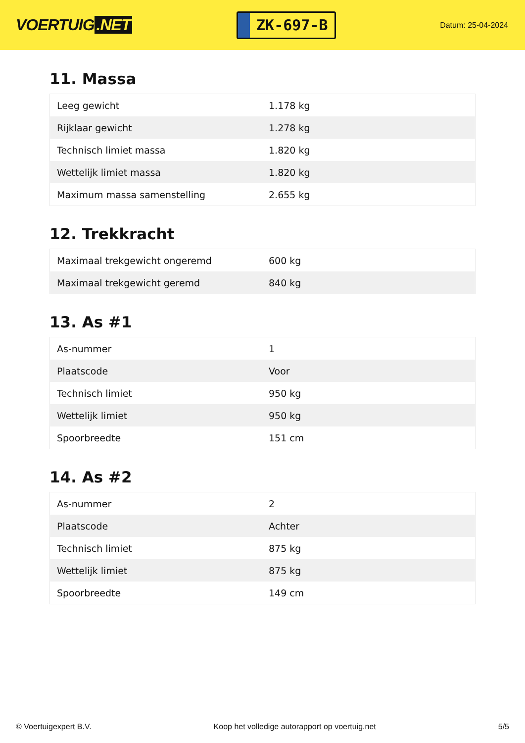VOERTUIG.NET
ZK-697-B
Datum: 25-04-2024
11. Massa
| Leeg gewicht | 1.178 kg |
| Rijklaar gewicht | 1.278 kg |
| Technisch limiet massa | 1.820 kg |
| Wettelijk limiet massa | 1.820 kg |
| Maximum massa samenstelling | 2.655 kg |
12. Trekkracht
| Maximaal trekgewicht ongeremd | 600 kg |
| Maximaal trekgewicht geremd | 840 kg |
13. As #1
| As-nummer | 1 |
| Plaatscode | Voor |
| Technisch limiet | 950 kg |
| Wettelijk limiet | 950 kg |
| Spoorbreedte | 151 cm |
14. As #2
| As-nummer | 2 |
| Plaatscode | Achter |
| Technisch limiet | 875 kg |
| Wettelijk limiet | 875 kg |
| Spoorbreedte | 149 cm |
© Voertuigexpert B.V. Koop het volledige autorapport op voertuig.net 5/5